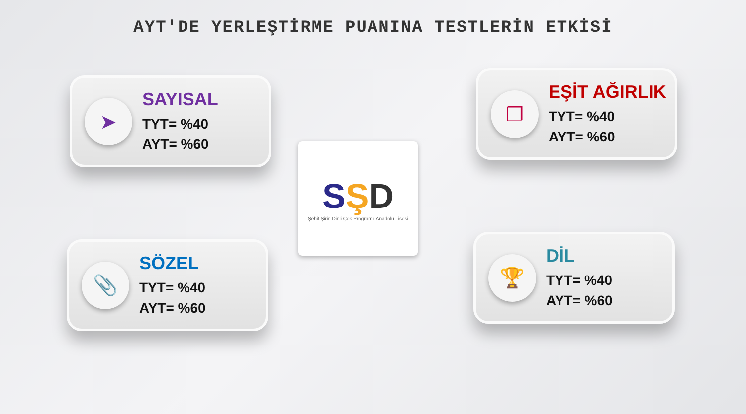AYT'DE YERLEŞTİRME PUANINA TESTLERİN ETKİSİ
➤
SAYISAL
TYT= %40
AYT= %60
❐
EŞİT AĞIRLIK
TYT= %40
AYT= %60
📎
SÖZEL
TYT= %40
AYT= %60
🏆
DİL
TYT= %40
AYT= %60
SŞD
Şehit Şirin Dinli Çok Programlı Anadolu Lisesi